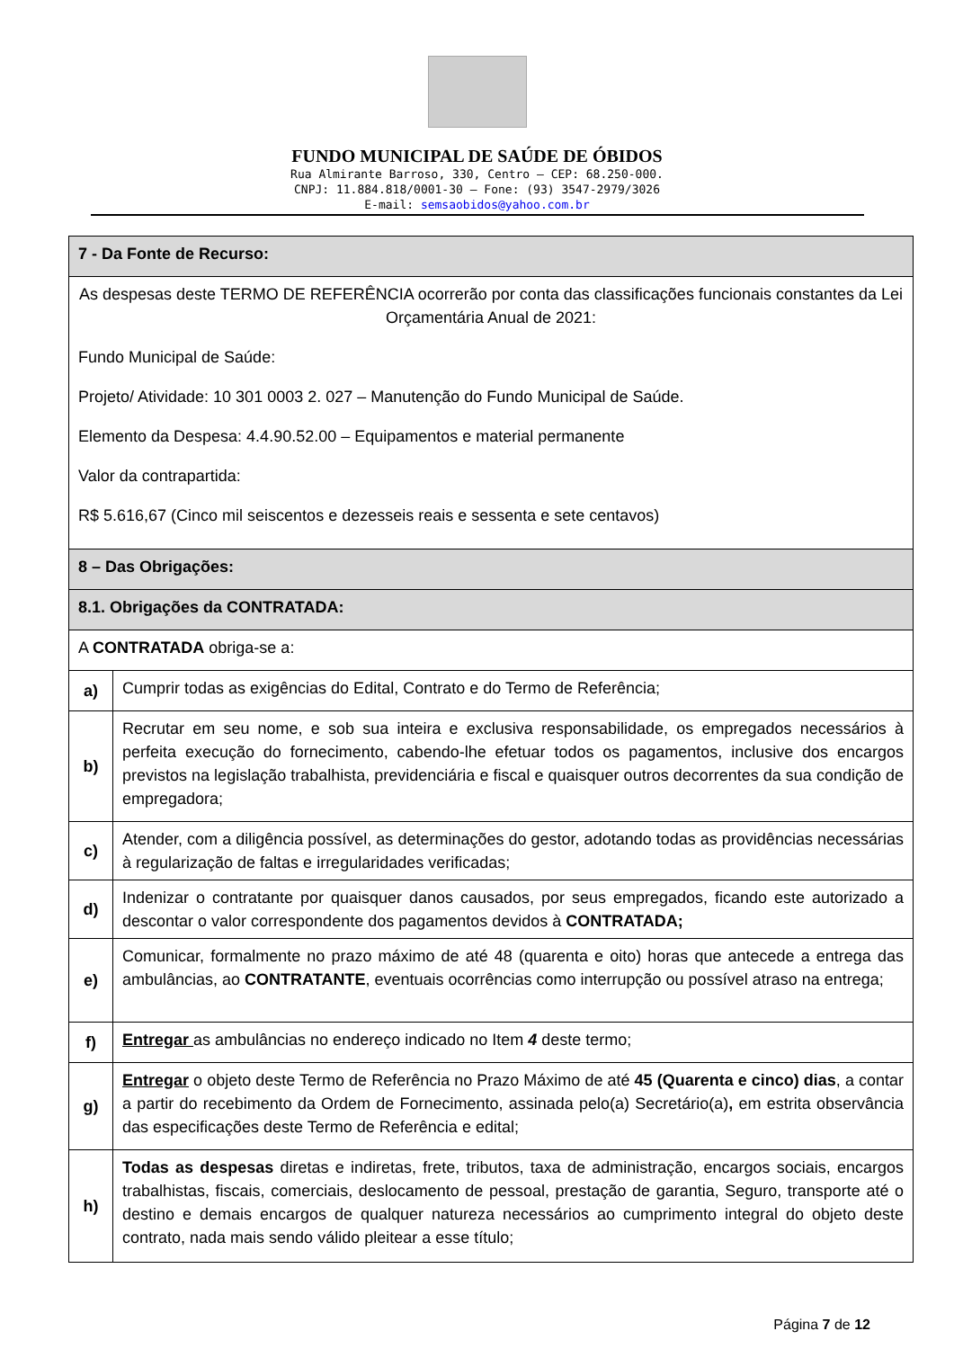FUNDO MUNICIPAL DE SAÚDE DE ÓBIDOS
Rua Almirante Barroso, 330, Centro – CEP: 68.250-000.
CNPJ: 11.884.818/0001-30 – Fone: (93) 3547-2979/3026
E-mail: semsaobidos@yahoo.com.br
| 7 - Da Fonte de Recurso: | |
| As despesas deste TERMO DE REFERÊNCIA ocorrerão por conta das classificações funcionais constantes da Lei Orçamentária Anual de 2021: Fundo Municipal de Saúde: Projeto/ Atividade: 10 301 0003 2. 027 – Manutenção do Fundo Municipal de Saúde. Elemento da Despesa: 4.4.90.52.00 – Equipamentos e material permanente Valor da contrapartida: R$ 5.616,67 (Cinco mil seiscentos e dezesseis reais e sessenta e sete centavos) | |
| 8 – Das Obrigações: | |
| 8.1. Obrigações da CONTRATADA: | |
| A CONTRATADA obriga-se a: | |
| a) | Cumprir todas as exigências do Edital, Contrato e do Termo de Referência; |
| b) | Recrutar em seu nome, e sob sua inteira e exclusiva responsabilidade, os empregados necessários à perfeita execução do fornecimento, cabendo-lhe efetuar todos os pagamentos, inclusive dos encargos previstos na legislação trabalhista, previdenciária e fiscal e quaisquer outros decorrentes da sua condição de empregadora; |
| c) | Atender, com a diligência possível, as determinações do gestor, adotando todas as providências necessárias à regularização de faltas e irregularidades verificadas; |
| d) | Indenizar o contratante por quaisquer danos causados, por seus empregados, ficando este autorizado a descontar o valor correspondente dos pagamentos devidos à CONTRATADA; |
| e) | Comunicar, formalmente no prazo máximo de até 48 (quarenta e oito) horas que antecede a entrega das ambulâncias, ao CONTRATANTE , eventuais ocorrências como interrupção ou possível atraso na entrega; |
| f) | Entregar as ambulâncias no endereço indicado no Item 4 deste termo; |
| g) | Entregar o objeto deste Termo de Referência no Prazo Máximo de até 45 (Quarenta e cinco) dias , a contar a partir do recebimento da Ordem de Fornecimento, assinada pelo(a) Secretário(a) , em estrita observância das especificações deste Termo de Referência e edital; |
| h) | Todas as despesas diretas e indiretas, frete, tributos, taxa de administração, encargos sociais, encargos trabalhistas, fiscais, comerciais, deslocamento de pessoal, prestação de garantia, Seguro, transporte até o destino e demais encargos de qualquer natureza necessários ao cumprimento integral do objeto deste contrato, nada mais sendo válido pleitear a esse título; |
Página 7 de 12